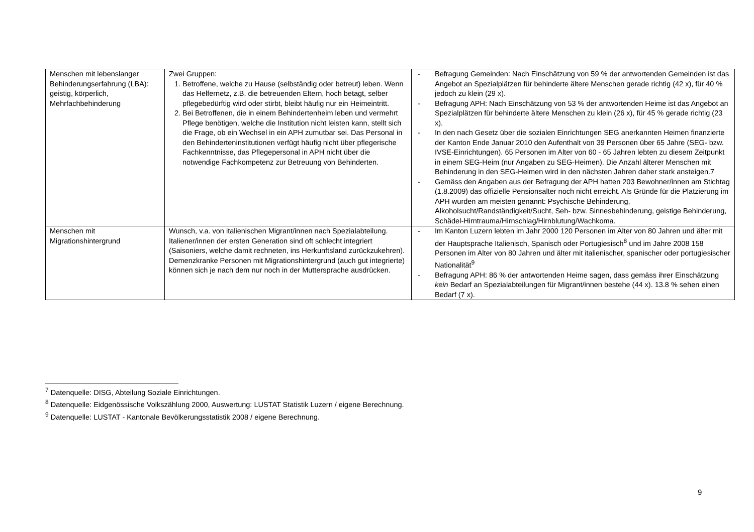| Menschen mit lebenslanger Behinderungserfahrung (LBA): geistig, körperlich, Mehrfachbehinderung | Zwei Gruppen: 1. Betroffene, welche zu Hause (selbständig oder betreut) leben. Wenn das Helfernetz, z.B. die betreuenden Eltern, hoch betagt, selber pflegebedürftig wird oder stirbt, bleibt häufig nur ein Heimeintritt. 2. Bei Betroffenen, die in einem Behindertenheim leben und vermehrt Pflege benötigen, welche die Institution nicht leisten kann, stellt sich die Frage, ob ein Wechsel in ein APH zumutbar sei. Das Personal in den Behinderteninstitutionen verfügt häufig nicht über pflegerische Fachkenntnisse, das Pflegepersonal in APH nicht über die notwendige Fachkompetenz zur Betreuung von Behinderten. | - Befragung Gemeinden: Nach Einschätzung von 59 % der antwortenden Gemeinden ist das Angebot an Spezialplätzen für behinderte ältere Menschen gerade richtig (42 x), für 40 % jedoch zu klein (29 x). - Befragung APH: Nach Einschätzung von 53 % der antwortenden Heime ist das Angebot an Spezialplätzen für behinderte ältere Menschen zu klein (26 x), für 45 % gerade richtig (23 x). - In den nach Gesetz über die sozialen Einrichtungen SEG anerkannten Heimen finanzierte der Kanton Ende Januar 2010 den Aufenthalt von 39 Personen über 65 Jahre (SEG- bzw. IVSE-Einrichtungen). 65 Personen im Alter von 60 - 65 Jahren lebten zu diesem Zeitpunkt in einem SEG-Heim (nur Angaben zu SEG-Heimen). Die Anzahl älterer Menschen mit Behinderung in den SEG-Heimen wird in den nächsten Jahren daher stark ansteigen.7 - Gemäss den Angaben aus der Befragung der APH hatten 203 Bewohner/innen am Stichtag (1.8.2009) das offizielle Pensionsalter noch nicht erreicht. Als Gründe für die Platzierung im APH wurden am meisten genannt: Psychische Behinderung, Alkoholsucht/Randständigkeit/Sucht, Seh- bzw. Sinnesbehinderung, geistige Behinderung, Schädel-Hirntrauma/Hirnschlag/Hirnblutung/Wachkoma. |
| Menschen mit Migrationshintergrund | Wunsch, v.a. von italienischen Migrant/innen nach Spezialabteilung. Italiener/innen der ersten Generation sind oft schlecht integriert (Saisoniers, welche damit rechneten, ins Herkunftsland zurückzukehren). Demenzkranke Personen mit Migrationshintergrund (auch gut integrierte) können sich je nach dem nur noch in der Muttersprache ausdrücken. | - Im Kanton Luzern lebten im Jahr 2000 120 Personen im Alter von 80 Jahren und älter mit der Hauptsprache Italienisch, Spanisch oder Portugiesisch<sup>8</sup> und im Jahre 2008 158 Personen im Alter von 80 Jahren und älter mit italienischer, spanischer oder portugiesischer Nationalität<sup>9</sup> - Befragung APH: 86 % der antwortenden Heime sagen, dass gemäss ihrer Einschätzung kein Bedarf an Spezialabteilungen für Migrant/innen bestehe (44 x). 13.8 % sehen einen Bedarf (7 x). |
<sup>7</sup> Datenquelle: DISG, Abteilung Soziale Einrichtungen.
<sup>8</sup> Datenquelle: Eidgenössische Volkszählung 2000, Auswertung: LUSTAT Statistik Luzern / eigene Berechnung.
<sup>9</sup> Datenquelle: LUSTAT - Kantonale Bevölkerungsstatistik 2008 / eigene Berechnung.
9